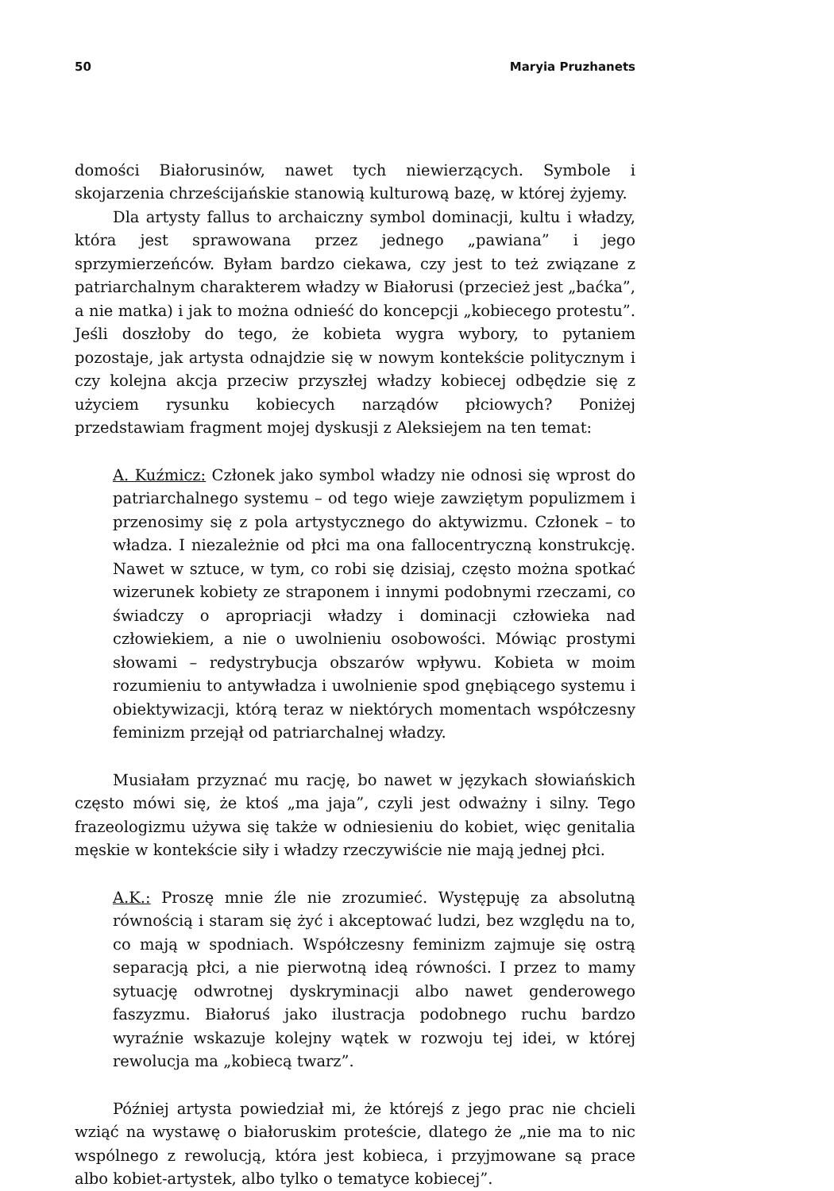50 Maryia Pruzhanets
domości Białorusinów, nawet tych niewierzących. Symbole i skojarzenia chrześcijańskie stanowią kulturową bazę, w której żyjemy.
Dla artysty fallus to archaiczny symbol dominacji, kultu i władzy, która jest sprawowana przez jednego „pawiana” i jego sprzymierzeńców. Byłam bardzo ciekawa, czy jest to też związane z patriarchalnym charakterem władzy w Białorusi (przecież jest „baćka”, a nie matka) i jak to można odnieść do koncepcji „kobiecego protestu”. Jeśli doszłoby do tego, że kobieta wygra wybory, to pytaniem pozostaje, jak artysta odnajdzie się w nowym kontekście politycznym i czy kolejna akcja przeciw przyszłej władzy kobiecej odbędzie się z użyciem rysunku kobiecych narządów płciowych? Poniżej przedstawiam fragment mojej dyskusji z Aleksiejem na ten temat:
A. Kuźmicz: Członek jako symbol władzy nie odnosi się wprost do patriarchalnego systemu – od tego wieje zawziętym populizmem i przenosimy się z pola artystycznego do aktywizmu. Członek – to władza. I niezależnie od płci ma ona fallocentryczną konstrukcję. Nawet w sztuce, w tym, co robi się dzisiaj, często można spotkać wizerunek kobiety ze straponem i innymi podobnymi rzeczami, co świadczy o apropriacji władzy i dominacji człowieka nad człowiekiem, a nie o uwolnieniu osobowości. Mówiąc prostymi słowami – redystrybucja obszarów wpływu. Kobieta w moim rozumieniu to antywładza i uwolnienie spod gnębiącego systemu i obiektywizacji, którą teraz w niektórych momentach współczesny feminizm przejął od patriarchalnej władzy.
Musiałam przyznać mu rację, bo nawet w językach słowiańskich często mówi się, że ktoś „ma jaja”, czyli jest odważny i silny. Tego frazeologizmu używa się także w odniesieniu do kobiet, więc genitalia męskie w kontekście siły i władzy rzeczywiście nie mają jednej płci.
A.K.: Proszę mnie źle nie zrozumieć. Występuję za absolutną równością i staram się żyć i akceptować ludzi, bez względu na to, co mają w spodniach. Współczesny feminizm zajmuje się ostrą separacją płci, a nie pierwotną ideą równości. I przez to mamy sytuację odwrotnej dyskryminacji albo nawet genderowego faszyzmu. Białoruś jako ilustracja podobnego ruchu bardzo wyraźnie wskazuje kolejny wątek w rozwoju tej idei, w której rewolucja ma „kobiecą twarz”.
Później artysta powiedział mi, że którejś z jego prac nie chcieli wziąć na wystawę o białoruskim proteście, dlatego że „nie ma to nic wspólnego z rewolucją, która jest kobieca, i przyjmowane są prace albo kobiet-artystek, albo tylko o tematyce kobiecej”.